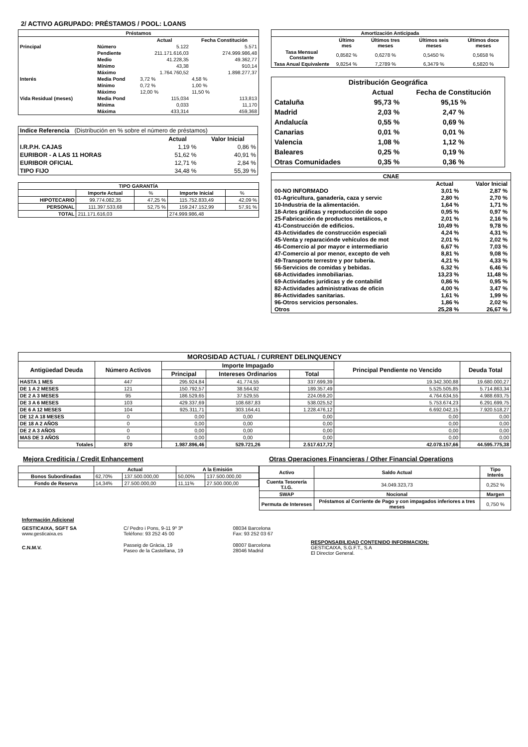2/ ACTIVO AGRUPADO: PRÉSTAMOS / POOL: LOANS
| Préstamos | | | |
| --- | --- | --- | --- |
| | | Actual | Fecha Constitución |
| Principal | Número | 5.122 | 5.571 |
| | Pendiente | 211.171.616,03 | 274.999.986,48 |
| | Medio | 41.228,35 | 49.362,77 |
| | Mínimo | 43,38 | 910,14 |
| | Máximo | 1.764.760,52 | 1.898.277,37 |
| Interés | Media Pond | 3,72 % | 4,58 % |
| | Mínimo | 0,72 % | 1,00 % |
| | Máximo | 12,00 % | 11,50 % |
| Vida Residual (meses) | Media Pond | 115,034 | 113,813 |
| | Mínima | 0,033 | 11,170 |
| | Máxima | 433,314 | 459,368 |
| Indice Referencia (Distribución en % sobre el número de préstamos) | | |
| | Actual | Valor Inicial |
| I.R.P.H. CAJAS | 1,19 % | 0,86 % |
| EURIBOR - A LAS 11 HORAS | 51,62 % | 40,91 % |
| EURIBOR OFICIAL | 12,71 % | 2,84 % |
| TIPO FIJO | 34,48 % | 55,39 % |
| TIPO GARANTÍA | | | | |
| --- | --- | --- | --- | --- |
| | Importe Actual | % | Importe Inicial | % |
| HIPOTECARIO | 99.774.082,35 | 47,25 % | 115.752.833,49 | 42,09 % |
| PERSONAL | 111.397.533,68 | 52,75 % | 159.247.152,99 | 57,91 % |
| TOTAL | 211.171.616,03 | | 274.999.986,48 | |
| Amortización Anticipada | | | | |
| --- | --- | --- | --- | --- |
| | Último mes | Últimos tres meses | Últimos seis meses | Últimos doce meses |
| Tasa Mensual Constante | 0,8582 % | 0,6278 % | 0,5450 % | 0,5658 % |
| Tasa Anual Equivalente | 9,8254 % | 7,2789 % | 6,3479 % | 6,5820 % |
| Distribución Geográfica | | |
| | Actual | Fecha de Constitución |
| Cataluña | 95,73 % | 95,15 % |
| Madrid | 2,03 % | 2,47 % |
| Andalucía | 0,55 % | 0,69 % |
| Canarias | 0,01 % | 0,01 % |
| Valencia | 1,08 % | 1,12 % |
| Baleares | 0,25 % | 0,19 % |
| Otras Comunidades | 0,35 % | 0,36 % |
| CNAE | | |
| | Actual | Valor Inicial |
| 00-NO INFORMADO | 3,01 % | 2,87 % |
| 01-Agricultura, ganadería, caza y servic | 2,80 % | 2,70 % |
| 10-Industria de la alimentación. | 1,64 % | 1,71 % |
| 18-Artes gráficas y reproducción de sopo | 0,95 % | 0,97 % |
| 25-Fabricación de productos metálicos, e | 2,01 % | 2,16 % |
| 41-Construcción de edificios. | 10,49 % | 9,78 % |
| 43-Actividades de construcción especiali | 4,24 % | 4,31 % |
| 45-Venta y reparaciónde vehículos de mot | 2,01 % | 2,02 % |
| 46-Comercio al por mayor e intermediario | 6,67 % | 7,03 % |
| 47-Comercio al por menor, excepto de veh | 8,81 % | 9,08 % |
| 49-Transporte terrestre y por tubería. | 4,21 % | 4,33 % |
| 56-Servicios de comidas y bebidas. | 6,32 % | 6,46 % |
| 68-Actividades inmobiliarias. | 13,23 % | 11,48 % |
| 69-Actividades jurídicas y de contabilid | 0,86 % | 0,95 % |
| 82-Actividades administrativas de oficin | 4,00 % | 3,47 % |
| 86-Actividades sanitarias. | 1,61 % | 1,99 % |
| 96-Otros servicios personales. | 1,86 % | 2,02 % |
| Otros | 25,28 % | 26,67 % |
| MOROSIDAD ACTUAL / CURRENT DELINQUENCY | | | | | | |
| --- | --- | --- | --- | --- | --- | --- |
| Antigüedad Deuda | Número Activos | Importe Impagado | | | Principal Pendiente no Vencido | Deuda Total |
| | | Principal | Intereses Ordinarios | Total | | |
| HASTA 1 MES | 447 | 295.924,84 | 41.774,55 | 337.699,39 | 19.342.300,88 | 19.680.000,27 |
| DE 1 A 2 MESES | 121 | 150.792,57 | 38.564,92 | 189.357,49 | 5.525.505,85 | 5.714.863,34 |
| DE 2 A 3 MESES | 95 | 186.529,65 | 37.529,55 | 224.059,20 | 4.764.634,55 | 4.988.693,75 |
| DE 3 A 6 MESES | 103 | 429.337,69 | 108.687,83 | 538.025,52 | 5.753.674,23 | 6.291.699,75 |
| DE 6 A 12 MESES | 104 | 925.311,71 | 303.164,41 | 1.228.476,12 | 6.692.042,15 | 7.920.518,27 |
| DE 12 A 18 MESES | 0 | 0,00 | 0,00 | 0,00 | 0,00 | 0,00 |
| DE 18 A 2 AÑOS | 0 | 0,00 | 0,00 | 0,00 | 0,00 | 0,00 |
| DE 2 A 3 AÑOS | 0 | 0,00 | 0,00 | 0,00 | 0,00 | 0,00 |
| MAS DE 3 AÑOS | 0 | 0,00 | 0,00 | 0,00 | 0,00 | 0,00 |
| Totales | 870 | 1.987.896,46 | 529.721,26 | 2.517.617,72 | 42.078.157,66 | 44.595.775,38 |
Mejora Crediticia / Credit Enhancement
| | Actual | | A la Emisión | |
| Bonos Subordinadas | 62,70% | 137.500.000,00 | 50,00% | 137.500.000,00 |
| Fondo de Reserva | 14,34% | 27.500.000,00 | 11,11% | 27.500.000,00 |
Otras Operaciones Financieras / Other Financial Operations
| Activo | Saldo Actual | Tipo Interés |
| --- | --- | --- |
| Cuenta Tesorería T.I.G. | 34.049.323,73 | 0,252 % |
| SWAP | Nocional | Margen |
| Permuta de Intereses | Préstamos al Corriente de Pago y con impagados inferiores a tres meses | 0,750 % |
| Información Adicional | | | |
| GESTICAIXA, SGFT SA www.gesticaixa.es | C/ Pedro i Pons, 9-11 9º 3ª Teléfono: 93 252 45 00 | 08034 Barcelona Fax: 93 252 03 67 | |
| C.N.M.V. | Passeig de Gràcia, 19 Paseo de la Castellana, 19 | 08007 Barcelona 28046 Madrid | RESPONSABILIDAD CONTENIDO INFORMACION: GESTICAIXA, S.G.F.T., S.A El Director General. |